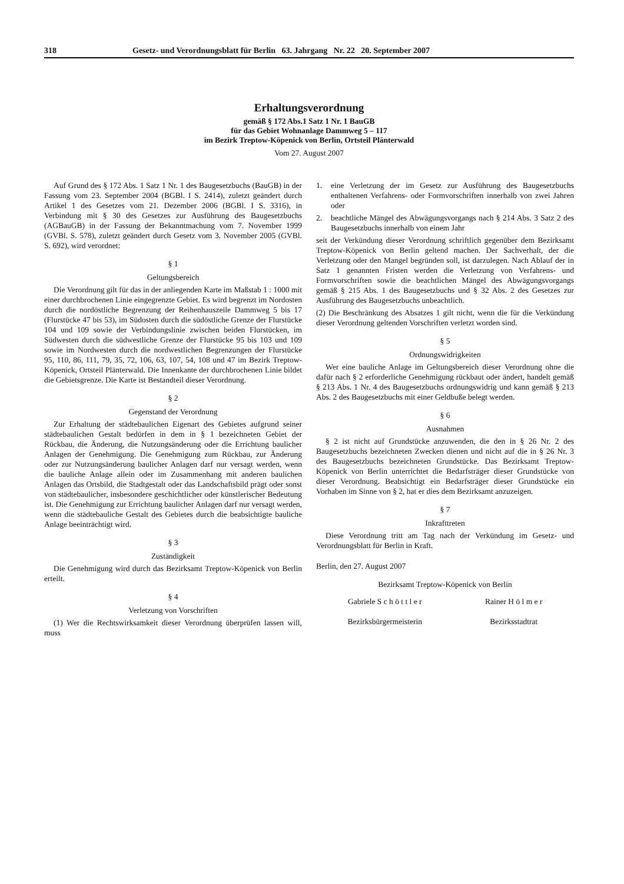318 Gesetz- und Verordnungsblatt für Berlin 63. Jahrgang Nr. 22 20. September 2007
Erhaltungsverordnung
gemäß § 172 Abs.1 Satz 1 Nr. 1 BauGB
für das Gebiet Wohnanlage Dammweg 5 – 117
im Bezirk Treptow-Köpenick von Berlin, Ortsteil Plänterwald
Vom 27. August 2007
Auf Grund des § 172 Abs. 1 Satz 1 Nr. 1 des Baugesetzbuchs (BauGB) in der Fassung vom 23. September 2004 (BGBl. I S. 2414), zuletzt geändert durch Artikel 1 des Gesetzes vom 21. Dezember 2006 (BGBl. I S. 3316), in Verbindung mit § 30 des Gesetzes zur Ausführung des Baugesetzbuchs (AGBauGB) in der Fassung der Bekanntmachung vom 7. November 1999 (GVBl. S. 578), zuletzt geändert durch Gesetz vom 3. November 2005 (GVBl. S. 692), wird verordnet:
§ 1
Geltungsbereich
Die Verordnung gilt für das in der anliegenden Karte im Maßstab 1 : 1000 mit einer durchbrochenen Linie eingegrenzte Gebiet. Es wird begrenzt im Nordosten durch die nordöstliche Begrenzung der Reihenhauszeile Dammweg 5 bis 17 (Flurstücke 47 bis 53), im Südosten durch die südöstliche Grenze der Flurstücke 104 und 109 sowie der Verbindungslinie zwischen beiden Flurstücken, im Südwesten durch die südwestliche Grenze der Flurstücke 95 bis 103 und 109 sowie im Nordwesten durch die nordwestlichen Begrenzungen der Flurstücke 95, 110, 86, 111, 79, 35, 72, 106, 63, 107, 54, 108 und 47 im Bezirk Treptow-Köpenick, Ortsteil Plänterwald. Die Innenkante der durchbrochenen Linie bildet die Gebietsgrenze. Die Karte ist Bestandteil dieser Verordnung.
§ 2
Gegenstand der Verordnung
Zur Erhaltung der städtebaulichen Eigenart des Gebietes aufgrund seiner städtebaulichen Gestalt bedürfen in dem in § 1 bezeichneten Gebiet der Rückbau, die Änderung, die Nutzungsänderung oder die Errichtung baulicher Anlagen der Genehmigung. Die Genehmigung zum Rückbau, zur Änderung oder zur Nutzungsänderung baulicher Anlagen darf nur versagt werden, wenn die bauliche Anlage allein oder im Zusammenhang mit anderen baulichen Anlagen das Ortsbild, die Stadtgestalt oder das Landschaftsbild prägt oder sonst von städtebaulicher, insbesondere geschichtlicher oder künstlerischer Bedeutung ist. Die Genehmigung zur Errichtung baulicher Anlagen darf nur versagt werden, wenn die städtebauliche Gestalt des Gebietes durch die beabsichtigte bauliche Anlage beeinträchtigt wird.
§ 3
Zuständigkeit
Die Genehmigung wird durch das Bezirksamt Treptow-Köpenick von Berlin erteilt.
§ 4
Verletzung von Vorschriften
(1) Wer die Rechtswirksamkeit dieser Verordnung überprüfen lassen will, muss
1. eine Verletzung der im Gesetz zur Ausführung des Baugesetzbuchs enthaltenen Verfahrens- oder Formvorschriften innerhalb von zwei Jahren oder
2. beachtliche Mängel des Abwägungsvorgangs nach § 214 Abs. 3 Satz 2 des Baugesetzbuchs innerhalb von einem Jahr
seit der Verkündung dieser Verordnung schriftlich gegenüber dem Bezirksamt Treptow-Köpenick von Berlin geltend machen. Der Sachverhalt, der die Verletzung oder den Mangel begründen soll, ist darzulegen. Nach Ablauf der in Satz 1 genannten Fristen werden die Verletzung von Verfahrens- und Formvorschriften sowie die beachtlichen Mängel des Abwägungsvorgangs gemäß § 215 Abs. 1 des Baugesetzbuchs und § 32 Abs. 2 des Gesetzes zur Ausführung des Baugesetzbuchs unbeachtlich.
(2) Die Beschränkung des Absatzes 1 gilt nicht, wenn die für die Verkündung dieser Verordnung geltenden Vorschriften verletzt worden sind.
§ 5
Ordnungswidrigkeiten
Wer eine bauliche Anlage im Geltungsbereich dieser Verordnung ohne die dafür nach § 2 erforderliche Genehmigung rückbaut oder ändert, handelt gemäß § 213 Abs. 1 Nr. 4 des Baugesetzbuchs ordnungswidrig und kann gemäß § 213 Abs. 2 des Baugesetzbuchs mit einer Geldbuße belegt werden.
§ 6
Ausnahmen
§ 2 ist nicht auf Grundstücke anzuwenden, die den in § 26 Nr. 2 des Baugesetzbuchs bezeichneten Zwecken dienen und nicht auf die in § 26 Nr. 3 des Baugesetzbuchs bezeichneten Grundstücke. Das Bezirksamt Treptow-Köpenick von Berlin unterrichtet die Bedarfsträger dieser Grundstücke von dieser Verordnung. Beabsichtigt ein Bedarfsträger dieser Grundstücke ein Vorhaben im Sinne von § 2, hat er dies dem Bezirksamt anzuzeigen.
§ 7
Inkrafttreten
Diese Verordnung tritt am Tag nach der Verkündung im Gesetz- und Verordnungsblatt für Berlin in Kraft.
Berlin, den 27. August 2007
Bezirksamt Treptow-Köpenick von Berlin
Gabriele S c h ö t t l e r
Bezirksbürgermeisterin
Rainer H ö l m e r
Bezirksstadtrat